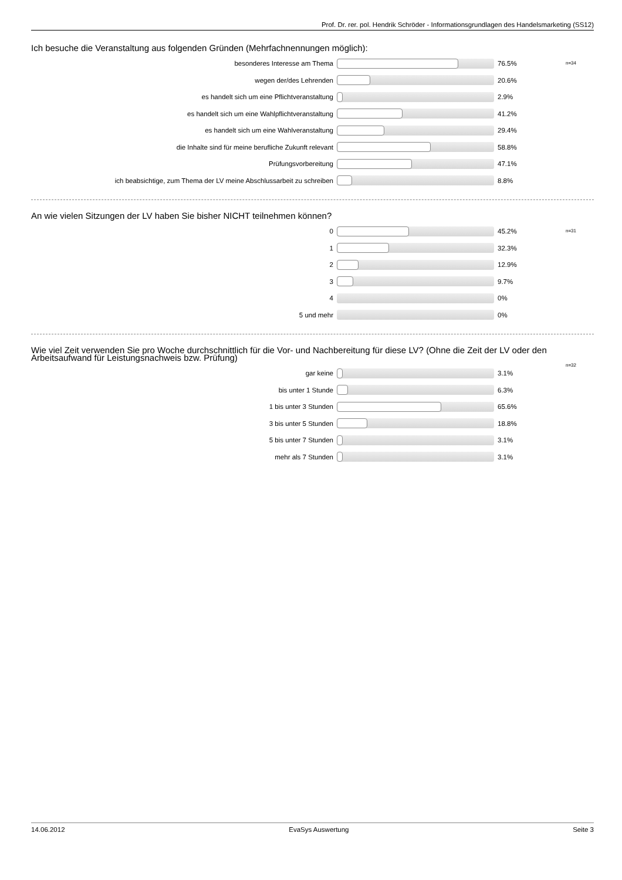Prof. Dr. rer. pol. Hendrik Schröder - Informationsgrundlagen des Handelsmarketing (SS12)
Ich besuche die Veranstaltung aus folgenden Gründen (Mehrfachnennungen möglich):
n=34
besonderes Interesse am Thema 76.5%
wegen der/des Lehrenden 20.6%
es handelt sich um eine Pflichtveranstaltung 2.9%
es handelt sich um eine Wahlpflichtveranstaltung 41.2%
es handelt sich um eine Wahlveranstaltung 29.4%
die Inhalte sind für meine berufliche Zukunft relevant 58.8%
Prüfungsvorbereitung 47.1%
ich beabsichtige, zum Thema der LV meine Abschlussarbeit zu schreiben 8.8%
An wie vielen Sitzungen der LV haben Sie bisher NICHT teilnehmen können?
n=31
0 45.2%
1 32.3%
2 12.9%
3 9.7%
4 0%
5 und mehr 0%
Wie viel Zeit verwenden Sie pro Woche durchschnittlich für die Vor- und Nachbereitung für diese LV? (Ohne die Zeit der LV oder den Arbeitsaufwand für Leistungsnachweis bzw. Prüfung)
n=32
gar keine 3.1%
bis unter 1 Stunde 6.3%
1 bis unter 3 Stunden 65.6%
3 bis unter 5 Stunden 18.8%
5 bis unter 7 Stunden 3.1%
mehr als 7 Stunden 3.1%
14.06.2012 EvaSys Auswertung Seite 3